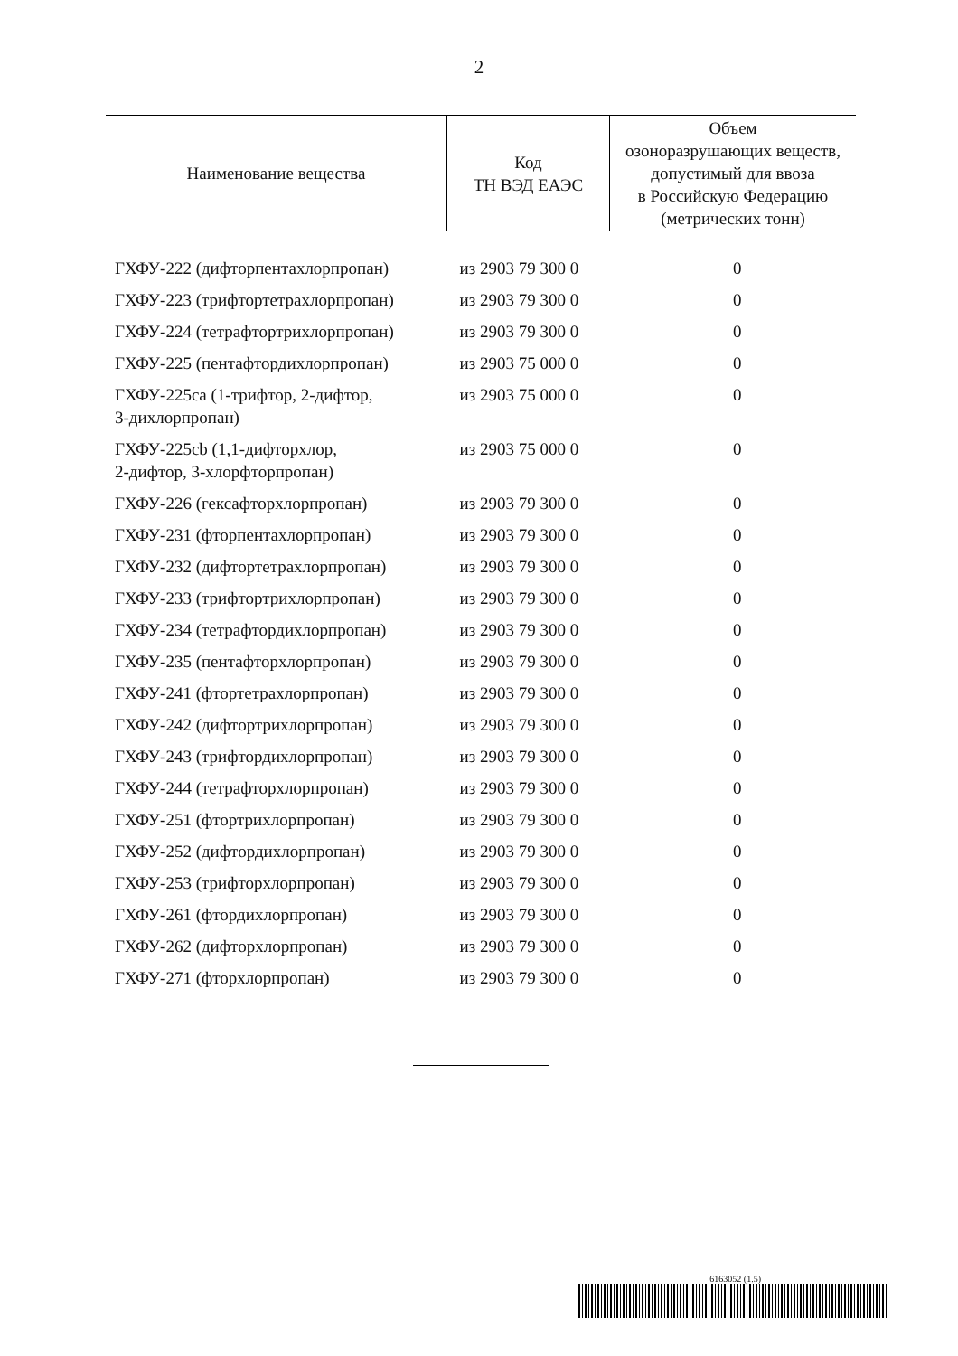2
| Наименование вещества | Код ТН ВЭД ЕАЭС | Объем озоноразрушающих веществ, допустимый для ввоза в Российскую Федерацию (метрических тонн) |
| --- | --- | --- |
| ГХФУ-222 (дифторпентахлорпропан) | из 2903 79 300 0 | 0 |
| ГХФУ-223 (трифтортетрахлорпропан) | из 2903 79 300 0 | 0 |
| ГХФУ-224 (тетрафтортрихлорпропан) | из 2903 79 300 0 | 0 |
| ГХФУ-225 (пентафтордихлорпропан) | из 2903 75 000 0 | 0 |
| ГХФУ-225ca (1-трифтор, 2-дифтор, 3-дихлорпропан) | из 2903 75 000 0 | 0 |
| ГХФУ-225cb (1,1-дифторхлор, 2-дифтор, 3-хлорфторпропан) | из 2903 75 000 0 | 0 |
| ГХФУ-226 (гексафторхлорпропан) | из 2903 79 300 0 | 0 |
| ГХФУ-231 (фторпентахлорпропан) | из 2903 79 300 0 | 0 |
| ГХФУ-232 (дифтортетрахлорпропан) | из 2903 79 300 0 | 0 |
| ГХФУ-233 (трифтортрихлорпропан) | из 2903 79 300 0 | 0 |
| ГХФУ-234 (тетрафтордихлорпропан) | из 2903 79 300 0 | 0 |
| ГХФУ-235 (пентафторхлорпропан) | из 2903 79 300 0 | 0 |
| ГХФУ-241 (фтортетрахлорпропан) | из 2903 79 300 0 | 0 |
| ГХФУ-242 (дифтортрихлорпропан) | из 2903 79 300 0 | 0 |
| ГХФУ-243 (трифтордихлорпропан) | из 2903 79 300 0 | 0 |
| ГХФУ-244 (тетрафторхлорпропан) | из 2903 79 300 0 | 0 |
| ГХФУ-251 (фтортрихлорпропан) | из 2903 79 300 0 | 0 |
| ГХФУ-252 (дифтордихлорпропан) | из 2903 79 300 0 | 0 |
| ГХФУ-253 (трифторхлорпропан) | из 2903 79 300 0 | 0 |
| ГХФУ-261 (фтордихлорпропан) | из 2903 79 300 0 | 0 |
| ГХФУ-262 (дифторхлорпропан) | из 2903 79 300 0 | 0 |
| ГХФУ-271 (фторхлорпропан) | из 2903 79 300 0 | 0 |
6163052 (1.5)